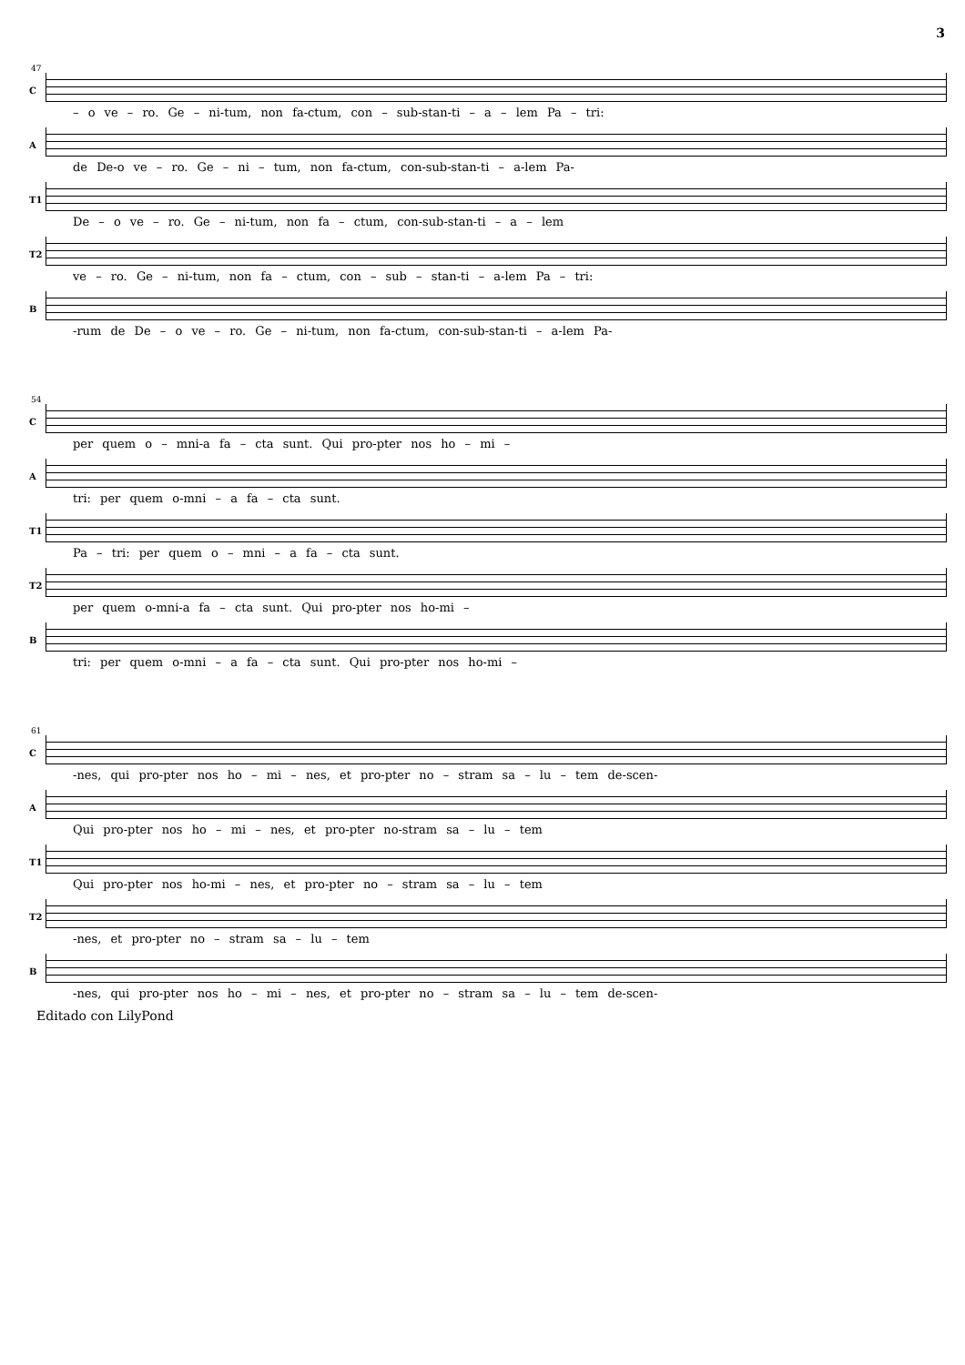3
47
C
– o ve – ro. Ge – ni-tum, non fa-ctum, con – sub-stan-ti – a – lem Pa – tri:
A
de De-o ve – ro. Ge – ni – tum, non fa-ctum, con-sub-stan-ti – a-lem Pa-
T1
De – o ve – ro. Ge – ni-tum, non fa – ctum, con-sub-stan-ti – a – lem
T2
ve – ro. Ge – ni-tum, non fa – ctum, con – sub – stan-ti – a-lem Pa – tri:
B
-rum de De – o ve – ro. Ge – ni-tum, non fa-ctum, con-sub-stan-ti – a-lem Pa-
54
C
per quem o – mni-a fa – cta sunt. Qui pro-pter nos ho – mi –
A
tri: per quem o-mni – a fa – cta sunt.
T1
Pa – tri: per quem o – mni – a fa – cta sunt.
T2
per quem o-mni-a fa – cta sunt. Qui pro-pter nos ho-mi –
B
tri: per quem o-mni – a fa – cta sunt. Qui pro-pter nos ho-mi –
61
C
-nes, qui pro-pter nos ho – mi – nes, et pro-pter no – stram sa – lu – tem de-scen-
A
Qui pro-pter nos ho – mi – nes, et pro-pter no-stram sa – lu – tem
T1
Qui pro-pter nos ho-mi – nes, et pro-pter no – stram sa – lu – tem
T2
-nes, et pro-pter no – stram sa – lu – tem
B
-nes, qui pro-pter nos ho – mi – nes, et pro-pter no – stram sa – lu – tem de-scen-
Editado con LilyPond